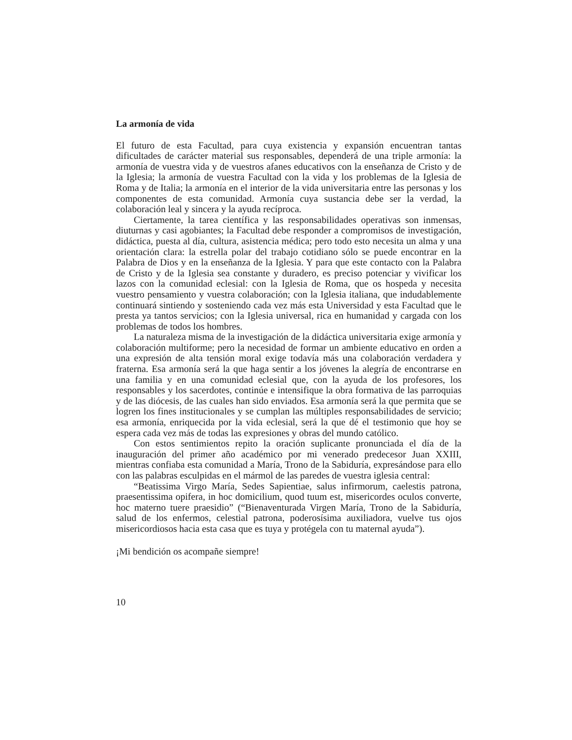La armonía de vida
El futuro de esta Facultad, para cuya existencia y expansión encuentran tantas dificultades de carácter material sus responsables, dependerá de una triple armonía: la armonía de vuestra vida y de vuestros afanes educativos con la enseñanza de Cristo y de la Iglesia; la armonía de vuestra Facultad con la vida y los problemas de la Iglesia de Roma y de Italia; la armonía en el interior de la vida universitaria entre las personas y los componentes de esta comunidad. Armonía cuya sustancia debe ser la verdad, la colaboración leal y sincera y la ayuda recíproca.
Ciertamente, la tarea científica y las responsabilidades operativas son inmensas, diuturnas y casi agobiantes; la Facultad debe responder a compromisos de investigación, didáctica, puesta al día, cultura, asistencia médica; pero todo esto necesita un alma y una orientación clara: la estrella polar del trabajo cotidiano sólo se puede encontrar en la Palabra de Dios y en la enseñanza de la Iglesia. Y para que este contacto con la Palabra de Cristo y de la Iglesia sea constante y duradero, es preciso potenciar y vivificar los lazos con la comunidad eclesial: con la Iglesia de Roma, que os hospeda y necesita vuestro pensamiento y vuestra colaboración; con la Iglesia italiana, que indudablemente continuará sintiendo y sosteniendo cada vez más esta Universidad y esta Facultad que le presta ya tantos servicios; con la Iglesia universal, rica en humanidad y cargada con los problemas de todos los hombres.
La naturaleza misma de la investigación de la didáctica universitaria exige armonía y colaboración multiforme; pero la necesidad de formar un ambiente educativo en orden a una expresión de alta tensión moral exige todavía más una colaboración verdadera y fraterna. Esa armonía será la que haga sentir a los jóvenes la alegría de encontrarse en una familia y en una comunidad eclesial que, con la ayuda de los profesores, los responsables y los sacerdotes, continúe e intensifique la obra formativa de las parroquias y de las diócesis, de las cuales han sido enviados. Esa armonía será la que permita que se logren los fines institucionales y se cumplan las múltiples responsabilidades de servicio; esa armonía, enriquecida por la vida eclesial, será la que dé el testimonio que hoy se espera cada vez más de todas las expresiones y obras del mundo católico.
Con estos sentimientos repito la oración suplicante pronunciada el día de la inauguración del primer año académico por mi venerado predecesor Juan XXIII, mientras confiaba esta comunidad a María, Trono de la Sabiduría, expresándose para ello con las palabras esculpidas en el mármol de las paredes de vuestra iglesia central:
“Beatissima Virgo María, Sedes Sapientiae, salus infirmorum, caelestis patrona, praesentissima opifera, in hoc domicilium, quod tuum est, misericordes oculos converte, hoc materno tuere praesidio” (“Bienaventurada Virgen María, Trono de la Sabiduría, salud de los enfermos, celestial patrona, poderosísima auxiliadora, vuelve tus ojos misericordiosos hacia esta casa que es tuya y protégela con tu maternal ayuda”).
¡Mi bendición os acompañe siempre!
10